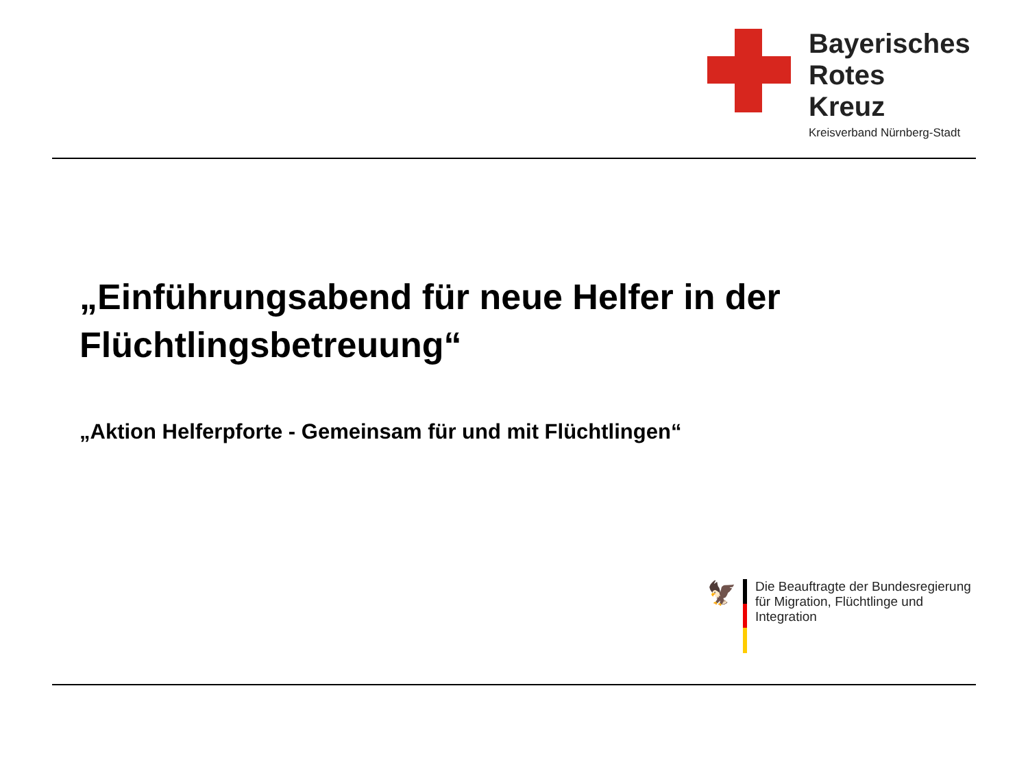Bayerisches
Rotes
Kreuz
Kreisverband Nürnberg-Stadt
„Einführungsabend für neue Helfer in der Flüchtlingsbetreuung“
„Aktion Helferpforte - Gemeinsam für und mit Flüchtlingen“
🦅
Die Beauftragte der Bundesregierung
für Migration, Flüchtlinge und
Integration